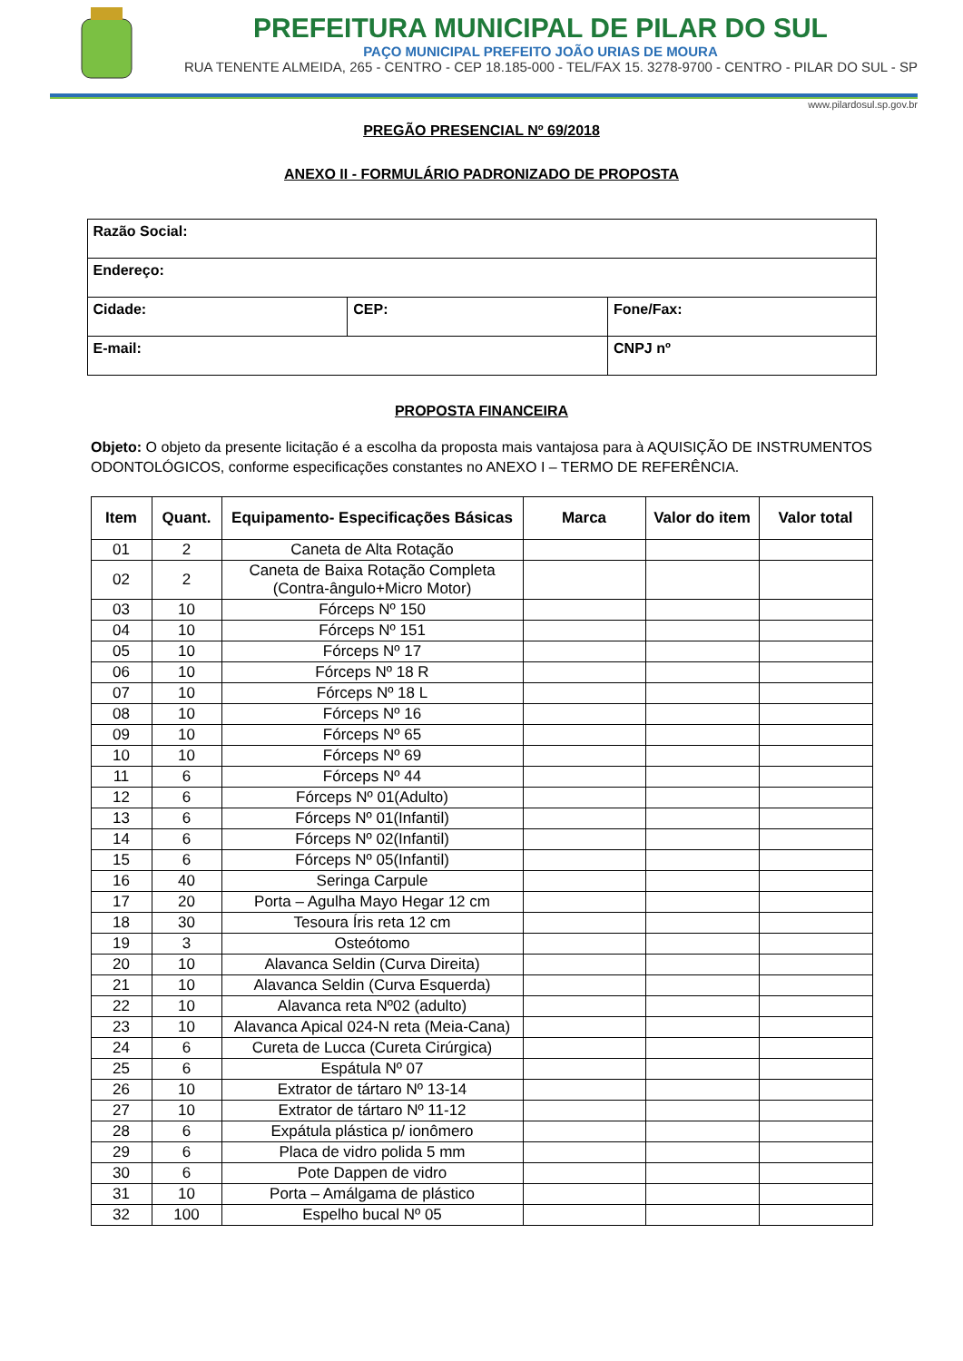PREFEITURA MUNICIPAL DE PILAR DO SUL
PAÇO MUNICIPAL PREFEITO JOÃO URIAS DE MOURA
RUA TENENTE ALMEIDA, 265 - CENTRO - CEP 18.185-000 - TEL/FAX 15. 3278-9700 - CENTRO - PILAR DO SUL - SP
www.pilardosul.sp.gov.br
PREGÃO PRESENCIAL Nº 69/2018
ANEXO II - FORMULÁRIO PADRONIZADO DE PROPOSTA
| Razão Social: | | |
| Endereço: | | |
| Cidade: | CEP: | Fone/Fax: |
| E-mail: | | CNPJ nº |
PROPOSTA FINANCEIRA
Objeto: O objeto da presente licitação é a escolha da proposta mais vantajosa para à AQUISIÇÃO DE INSTRUMENTOS ODONTOLÓGICOS, conforme especificações constantes no ANEXO I – TERMO DE REFERÊNCIA.
| Item | Quant. | Equipamento- Especificações Básicas | Marca | Valor do item | Valor total |
| --- | --- | --- | --- | --- | --- |
| 01 | 2 | Caneta de Alta Rotação | | | |
| 02 | 2 | Caneta de Baixa Rotação Completa (Contra-ângulo+Micro Motor) | | | |
| 03 | 10 | Fórceps Nº 150 | | | |
| 04 | 10 | Fórceps Nº 151 | | | |
| 05 | 10 | Fórceps Nº 17 | | | |
| 06 | 10 | Fórceps Nº 18 R | | | |
| 07 | 10 | Fórceps Nº 18 L | | | |
| 08 | 10 | Fórceps Nº 16 | | | |
| 09 | 10 | Fórceps Nº 65 | | | |
| 10 | 10 | Fórceps Nº 69 | | | |
| 11 | 6 | Fórceps Nº 44 | | | |
| 12 | 6 | Fórceps Nº 01(Adulto) | | | |
| 13 | 6 | Fórceps Nº 01(Infantil) | | | |
| 14 | 6 | Fórceps Nº 02(Infantil) | | | |
| 15 | 6 | Fórceps Nº 05(Infantil) | | | |
| 16 | 40 | Seringa Carpule | | | |
| 17 | 20 | Porta – Agulha Mayo Hegar 12 cm | | | |
| 18 | 30 | Tesoura Íris reta 12 cm | | | |
| 19 | 3 | Osteótomo | | | |
| 20 | 10 | Alavanca Seldin (Curva Direita) | | | |
| 21 | 10 | Alavanca Seldin (Curva Esquerda) | | | |
| 22 | 10 | Alavanca reta Nº02 (adulto) | | | |
| 23 | 10 | Alavanca Apical 024-N reta (Meia-Cana) | | | |
| 24 | 6 | Cureta de Lucca (Cureta Cirúrgica) | | | |
| 25 | 6 | Espátula Nº 07 | | | |
| 26 | 10 | Extrator de tártaro Nº 13-14 | | | |
| 27 | 10 | Extrator de tártaro Nº 11-12 | | | |
| 28 | 6 | Expátula plástica p/ ionômero | | | |
| 29 | 6 | Placa de vidro polida 5 mm | | | |
| 30 | 6 | Pote Dappen de vidro | | | |
| 31 | 10 | Porta – Amálgama de plástico | | | |
| 32 | 100 | Espelho bucal Nº 05 | | | |